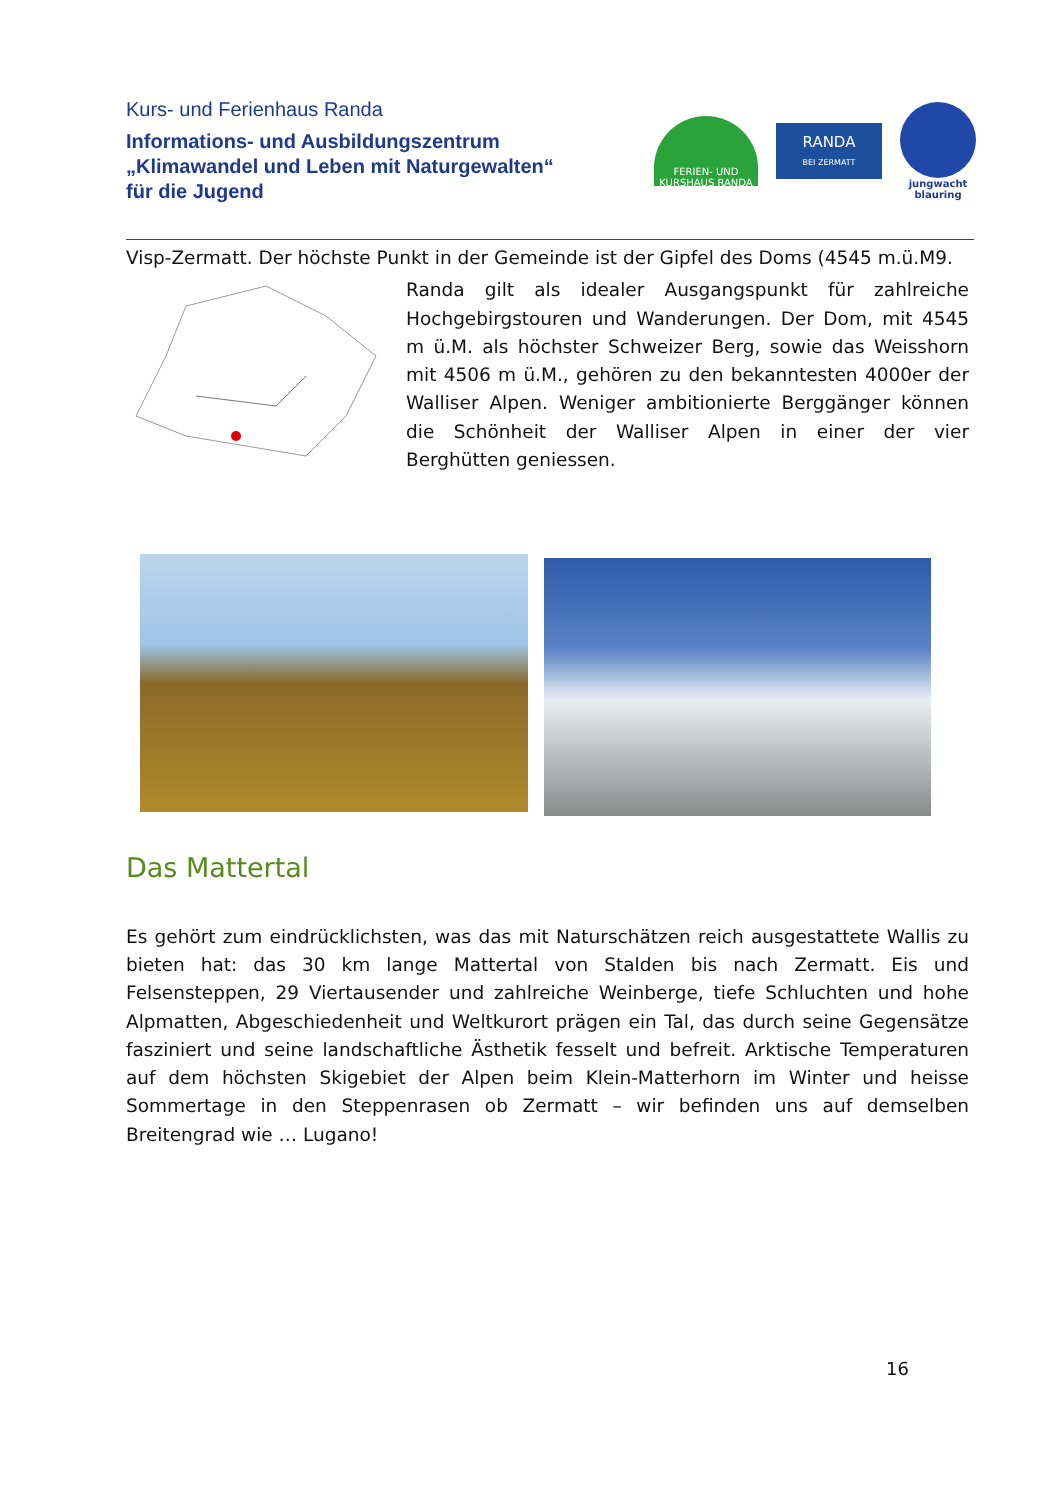Kurs- und Ferienhaus Randa
Informations- und Ausbildungszentrum
„Klimawandel und Leben mit Naturgewalten“
für die Jugend
FERIEN- UND KURSHAUS RANDA
RANDA
BEI ZERMATT
jungwacht
blauring
Visp-Zermatt. Der höchste Punkt in der Gemeinde ist der Gipfel des Doms (4545 m.ü.M9.
Randa gilt als idealer Ausgangspunkt für zahlreiche Hochgebirgstouren und Wanderungen. Der Dom, mit 4545 m ü.M. als höchster Schweizer Berg, sowie das Weisshorn mit 4506 m ü.M., gehören zu den bekanntesten 4000er der Walliser Alpen. Weniger ambitionierte Berggänger können die Schönheit der Walliser Alpen in einer der vier Berghütten geniessen.
Das Mattertal
Es gehört zum eindrücklichsten, was das mit Naturschätzen reich ausgestattete Wallis zu bieten hat: das 30 km lange Mattertal von Stalden bis nach Zermatt. Eis und Felsensteppen, 29 Viertausender und zahlreiche Weinberge, tiefe Schluchten und hohe Alpmatten, Abgeschiedenheit und Weltkurort prägen ein Tal, das durch seine Gegensätze fasziniert und seine landschaftliche Ästhetik fesselt und befreit. Arktische Temperaturen auf dem höchsten Skigebiet der Alpen beim Klein-Matterhorn im Winter und heisse Sommertage in den Steppenrasen ob Zermatt – wir befinden uns auf demselben Breitengrad wie … Lugano!
16